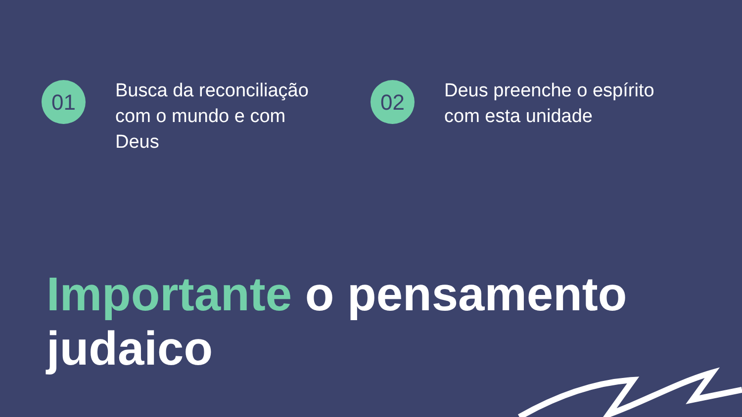01
Busca da reconciliação com o mundo e com Deus
02
Deus preenche o espírito com esta unidade
Importante o pensamento judaico